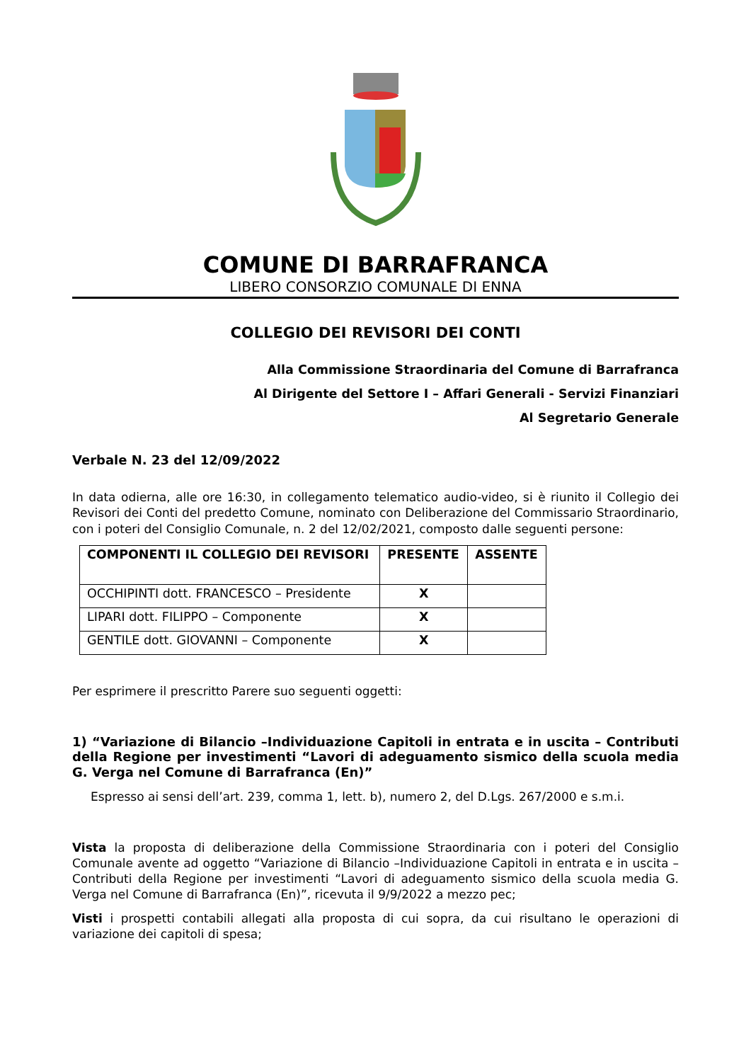COMUNE DI BARRAFRANCA
LIBERO CONSORZIO COMUNALE DI ENNA
COLLEGIO DEI REVISORI DEI CONTI
Alla Commissione Straordinaria del Comune di Barrafranca
Al Dirigente del Settore I – Affari Generali - Servizi Finanziari
Al Segretario Generale
Verbale N. 23 del 12/09/2022
In data odierna, alle ore 16:30, in collegamento telematico audio-video, si è riunito il Collegio dei Revisori dei Conti del predetto Comune, nominato con Deliberazione del Commissario Straordinario, con i poteri del Consiglio Comunale, n. 2 del 12/02/2021, composto dalle seguenti persone:
| COMPONENTI IL COLLEGIO DEI REVISORI | PRESENTE | ASSENTE |
| --- | --- | --- |
| OCCHIPINTI dott. FRANCESCO – Presidente | X | |
| LIPARI dott. FILIPPO – Componente | X | |
| GENTILE dott. GIOVANNI – Componente | X | |
Per esprimere il prescritto Parere suo seguenti oggetti:
1) “Variazione di Bilancio –Individuazione Capitoli in entrata e in uscita – Contributi della Regione per investimenti “Lavori di adeguamento sismico della scuola media G. Verga nel Comune di Barrafranca (En)”
Espresso ai sensi dell’art. 239, comma 1, lett. b), numero 2, del D.Lgs. 267/2000 e s.m.i.
Vista la proposta di deliberazione della Commissione Straordinaria con i poteri del Consiglio Comunale avente ad oggetto “Variazione di Bilancio –Individuazione Capitoli in entrata e in uscita –Contributi della Regione per investimenti “Lavori di adeguamento sismico della scuola media G. Verga nel Comune di Barrafranca (En)”, ricevuta il 9/9/2022 a mezzo pec;
Visti i prospetti contabili allegati alla proposta di cui sopra, da cui risultano le operazioni di variazione dei capitoli di spesa;